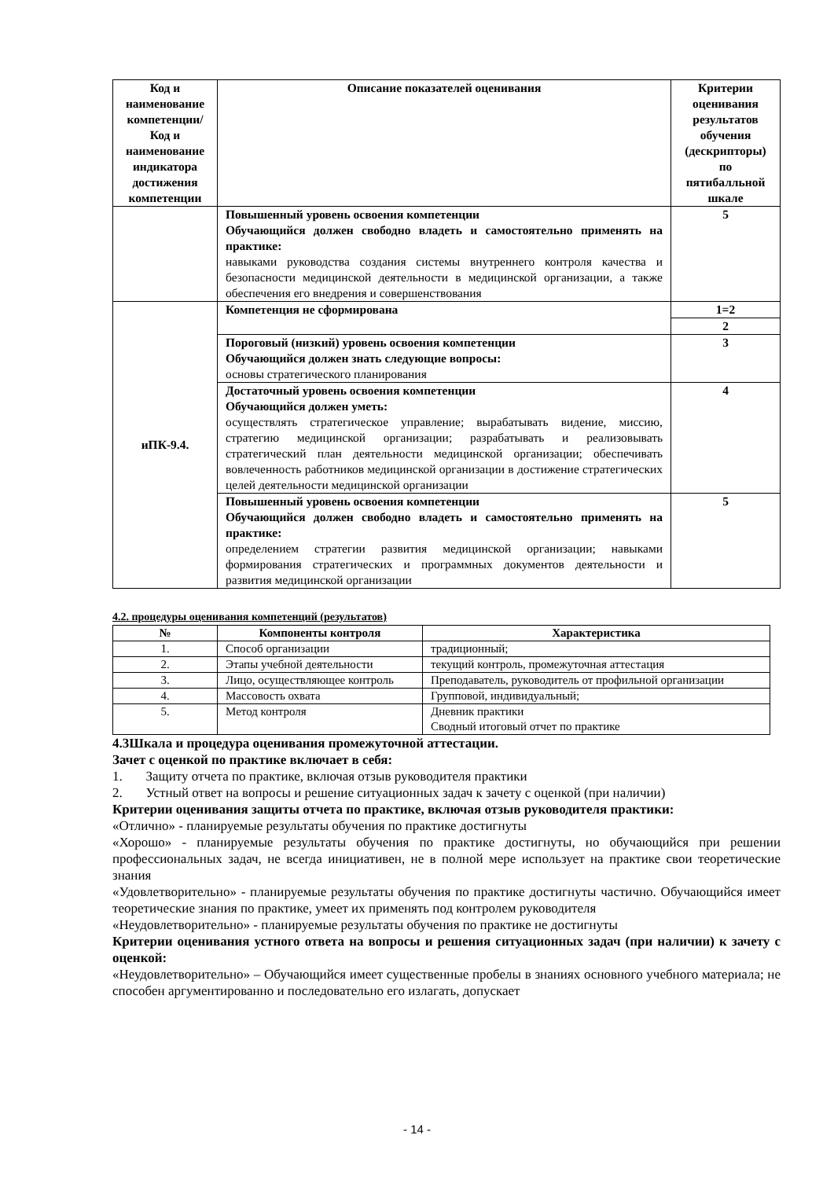| Код и наименование компетенции/ Код и наименование индикатора достижения компетенции | Описание показателей оценивания | Критерии оценивания результатов обучения (дескрипторы) по пятибалльной шкале |
| --- | --- | --- |
| | Повышенный уровень освоения компетенции Обучающийся должен свободно владеть и самостоятельно применять на практике: навыками руководства создания системы внутреннего контроля качества и безопасности медицинской деятельности в медицинской организации, а также обеспечения его внедрения и совершенствования | 5 |
| иПК-9.4. | Компетенция не сформирована | 1=2 |
| | | 2 |
| | Пороговый (низкий) уровень освоения компетенции Обучающийся должен знать следующие вопросы: основы стратегического планирования | 3 |
| | Достаточный уровень освоения компетенции Обучающийся должен уметь: осуществлять стратегическое управление; вырабатывать видение, миссию, стратегию медицинской организации; разрабатывать и реализовывать стратегический план деятельности медицинской организации; обеспечивать вовлеченность работников медицинской организации в достижение стратегических целей деятельности медицинской организации | 4 |
| | Повышенный уровень освоения компетенции Обучающийся должен свободно владеть и самостоятельно применять на практике: определением стратегии развития медицинской организации; навыками формирования стратегических и программных документов деятельности и развития медицинской организации | 5 |
4.2. процедуры оценивания компетенций (результатов)
| № | Компоненты контроля | Характеристика |
| --- | --- | --- |
| 1. | Способ организации | традиционный; |
| 2. | Этапы учебной деятельности | текущий контроль, промежуточная аттестация |
| 3. | Лицо, осуществляющее контроль | Преподаватель, руководитель от профильной организации |
| 4. | Массовость охвата | Групповой, индивидуальный; |
| 5. | Метод контроля | Дневник практики Сводный итоговый отчет по практике |
4.3Шкала и процедура оценивания промежуточной аттестации.
Зачет с оценкой по практике включает в себя:
1. Защиту отчета по практике, включая отзыв руководителя практики
2. Устный ответ на вопросы и решение ситуационных задач к зачету с оценкой (при наличии)
Критерии оценивания защиты отчета по практике, включая отзыв руководителя практики:
«Отлично» - планируемые результаты обучения по практике достигнуты
«Хорошо» - планируемые результаты обучения по практике достигнуты, но обучающийся при решении профессиональных задач, не всегда инициативен, не в полной мере использует на практике свои теоретические знания
«Удовлетворительно» - планируемые результаты обучения по практике достигнуты частично. Обучающийся имеет теоретические знания по практике, умеет их применять под контролем руководителя
«Неудовлетворительно» - планируемые результаты обучения по практике не достигнуты
Критерии оценивания устного ответа на вопросы и решения ситуационных задач (при наличии) к зачету с оценкой:
«Неудовлетворительно» – Обучающийся имеет существенные пробелы в знаниях основного учебного материала; не способен аргументированно и последовательно его излагать, допускает
- 14 -